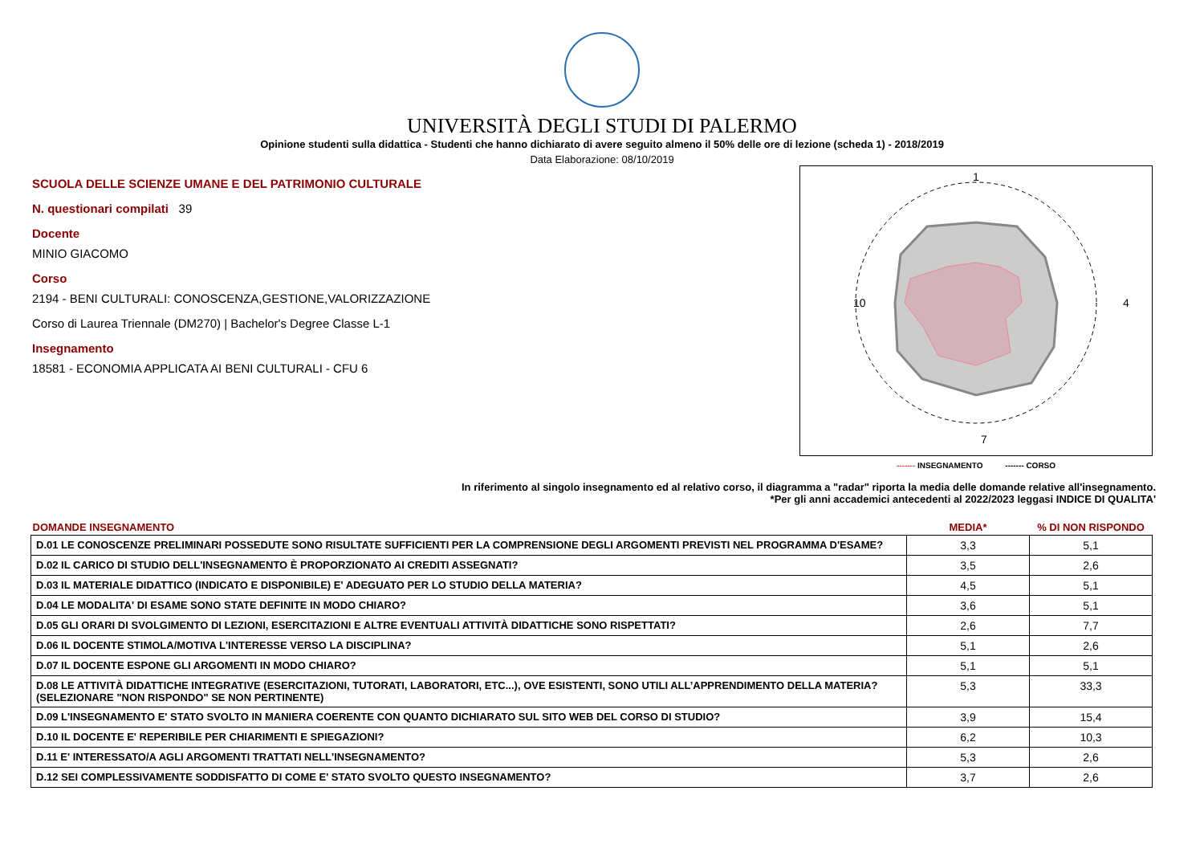UNIVERSITÀ DEGLI STUDI DI PALERMO
Opinione studenti sulla didattica - Studenti che hanno dichiarato di avere seguito almeno il 50% delle ore di lezione (scheda 1) - 2018/2019
Data Elaborazione: 08/10/2019
SCUOLA DELLE SCIENZE UMANE E DEL PATRIMONIO CULTURALE
N. questionari compilati 39
Docente
MINIO GIACOMO
Corso
2194 - BENI CULTURALI: CONOSCENZA,GESTIONE,VALORIZZAZIONE
Corso di Laurea Triennale (DM270) | Bachelor's Degree Classe L-1
Insegnamento
18581 - ECONOMIA APPLICATA AI BENI CULTURALI - CFU 6
1
7
4
10
------- INSEGNAMENTO ------- CORSO
In riferimento al singolo insegnamento ed al relativo corso, il diagramma a "radar" riporta la media delle domande relative all'insegnamento.
*Per gli anni accademici antecedenti al 2022/2023 leggasi INDICE DI QUALITA'
| DOMANDE INSEGNAMENTO | MEDIA* | % DI NON RISPONDO |
| --- | --- | --- |
| D.01 LE CONOSCENZE PRELIMINARI POSSEDUTE SONO RISULTATE SUFFICIENTI PER LA COMPRENSIONE DEGLI ARGOMENTI PREVISTI NEL PROGRAMMA D'ESAME? | 3,3 | 5,1 |
| D.02 IL CARICO DI STUDIO DELL'INSEGNAMENTO È PROPORZIONATO AI CREDITI ASSEGNATI? | 3,5 | 2,6 |
| D.03 IL MATERIALE DIDATTICO (INDICATO E DISPONIBILE) E' ADEGUATO PER LO STUDIO DELLA MATERIA? | 4,5 | 5,1 |
| D.04 LE MODALITA' DI ESAME SONO STATE DEFINITE IN MODO CHIARO? | 3,6 | 5,1 |
| D.05 GLI ORARI DI SVOLGIMENTO DI LEZIONI, ESERCITAZIONI E ALTRE EVENTUALI ATTIVITÀ DIDATTICHE SONO RISPETTATI? | 2,6 | 7,7 |
| D.06 IL DOCENTE STIMOLA/MOTIVA L'INTERESSE VERSO LA DISCIPLINA? | 5,1 | 2,6 |
| D.07 IL DOCENTE ESPONE GLI ARGOMENTI IN MODO CHIARO? | 5,1 | 5,1 |
| D.08 LE ATTIVITÀ DIDATTICHE INTEGRATIVE (ESERCITAZIONI, TUTORATI, LABORATORI, ETC...), OVE ESISTENTI, SONO UTILI ALL’APPRENDIMENTO DELLA MATERIA? (SELEZIONARE "NON RISPONDO" SE NON PERTINENTE) | 5,3 | 33,3 |
| D.09 L'INSEGNAMENTO E' STATO SVOLTO IN MANIERA COERENTE CON QUANTO DICHIARATO SUL SITO WEB DEL CORSO DI STUDIO? | 3,9 | 15,4 |
| D.10 IL DOCENTE E' REPERIBILE PER CHIARIMENTI E SPIEGAZIONI? | 6,2 | 10,3 |
| D.11 E' INTERESSATO/A AGLI ARGOMENTI TRATTATI NELL'INSEGNAMENTO? | 5,3 | 2,6 |
| D.12 SEI COMPLESSIVAMENTE SODDISFATTO DI COME E' STATO SVOLTO QUESTO INSEGNAMENTO? | 3,7 | 2,6 |